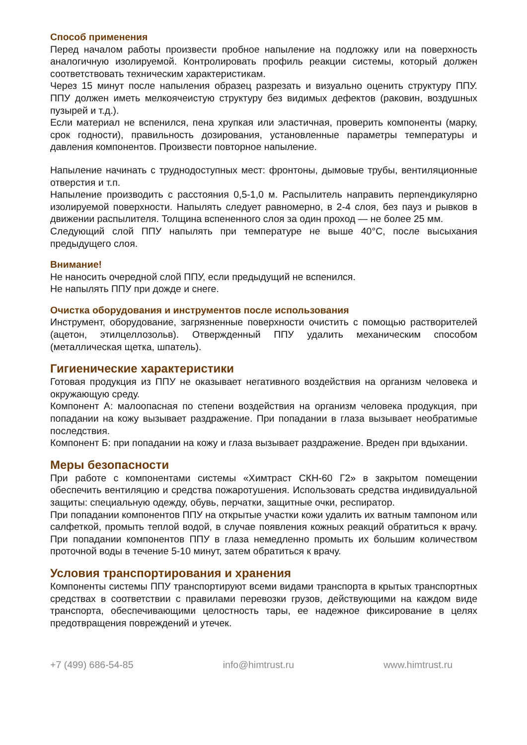Способ применения
Перед началом работы произвести пробное напыление на подложку или на поверхность аналогичную изолируемой. Контролировать профиль реакции системы, который должен соответствовать техническим характеристикам.
Через 15 минут после напыления образец разрезать и визуально оценить структуру ППУ. ППУ должен иметь мелкоячеистую структуру без видимых дефектов (раковин, воздушных пузырей и т.д.).
Если материал не вспенился, пена хрупкая или эластичная, проверить компоненты (марку, срок годности), правильность дозирования, установленные параметры температуры и давления компонентов. Произвести повторное напыление.
Напыление начинать с труднодоступных мест: фронтоны, дымовые трубы, вентиляционные отверстия и т.п.
Напыление производить с расстояния 0,5-1,0 м. Распылитель направить перпендикулярно изолируемой поверхности. Напылять следует равномерно, в 2-4 слоя, без пауз и рывков в движении распылителя. Толщина вспененного слоя за один проход — не более 25 мм.
Следующий слой ППУ напылять при температуре не выше 40°С, после высыхания предыдущего слоя.
Внимание!
Не наносить очередной слой ППУ, если предыдущий не вспенился.
Не напылять ППУ при дожде и снеге.
Очистка оборудования и инструментов после использования
Инструмент, оборудование, загрязненные поверхности очистить с помощью растворителей (ацетон, этилцеллозольв). Отвержденный ППУ удалить механическим способом (металлическая щетка, шпатель).
Гигиенические характеристики
Готовая продукция из ППУ не оказывает негативного воздействия на организм человека и окружающую среду.
Компонент А: малоопасная по степени воздействия на организм человека продукция, при попадании на кожу вызывает раздражение. При попадании в глаза вызывает необратимые последствия.
Компонент Б: при попадании на кожу и глаза вызывает раздражение. Вреден при вдыхании.
Меры безопасности
При работе с компонентами системы «Химтраст СКН-60 Г2» в закрытом помещении обеспечить вентиляцию и средства пожаротушения. Использовать средства индивидуальной защиты: специальную одежду, обувь, перчатки, защитные очки, респиратор.
При попадании компонентов ППУ на открытые участки кожи удалить их ватным тампоном или салфеткой, промыть теплой водой, в случае появления кожных реакций обратиться к врачу. При попадании компонентов ППУ в глаза немедленно промыть их большим количеством проточной воды в течение 5-10 минут, затем обратиться к врачу.
Условия транспортирования и хранения
Компоненты системы ППУ транспортируют всеми видами транспорта в крытых транспортных средствах в соответствии с правилами перевозки грузов, действующими на каждом виде транспорта, обеспечивающими целостность тары, ее надежное фиксирование в целях предотвращения повреждений и утечек.
+7 (499) 686-54-85 info@himtrust.ru www.himtrust.ru